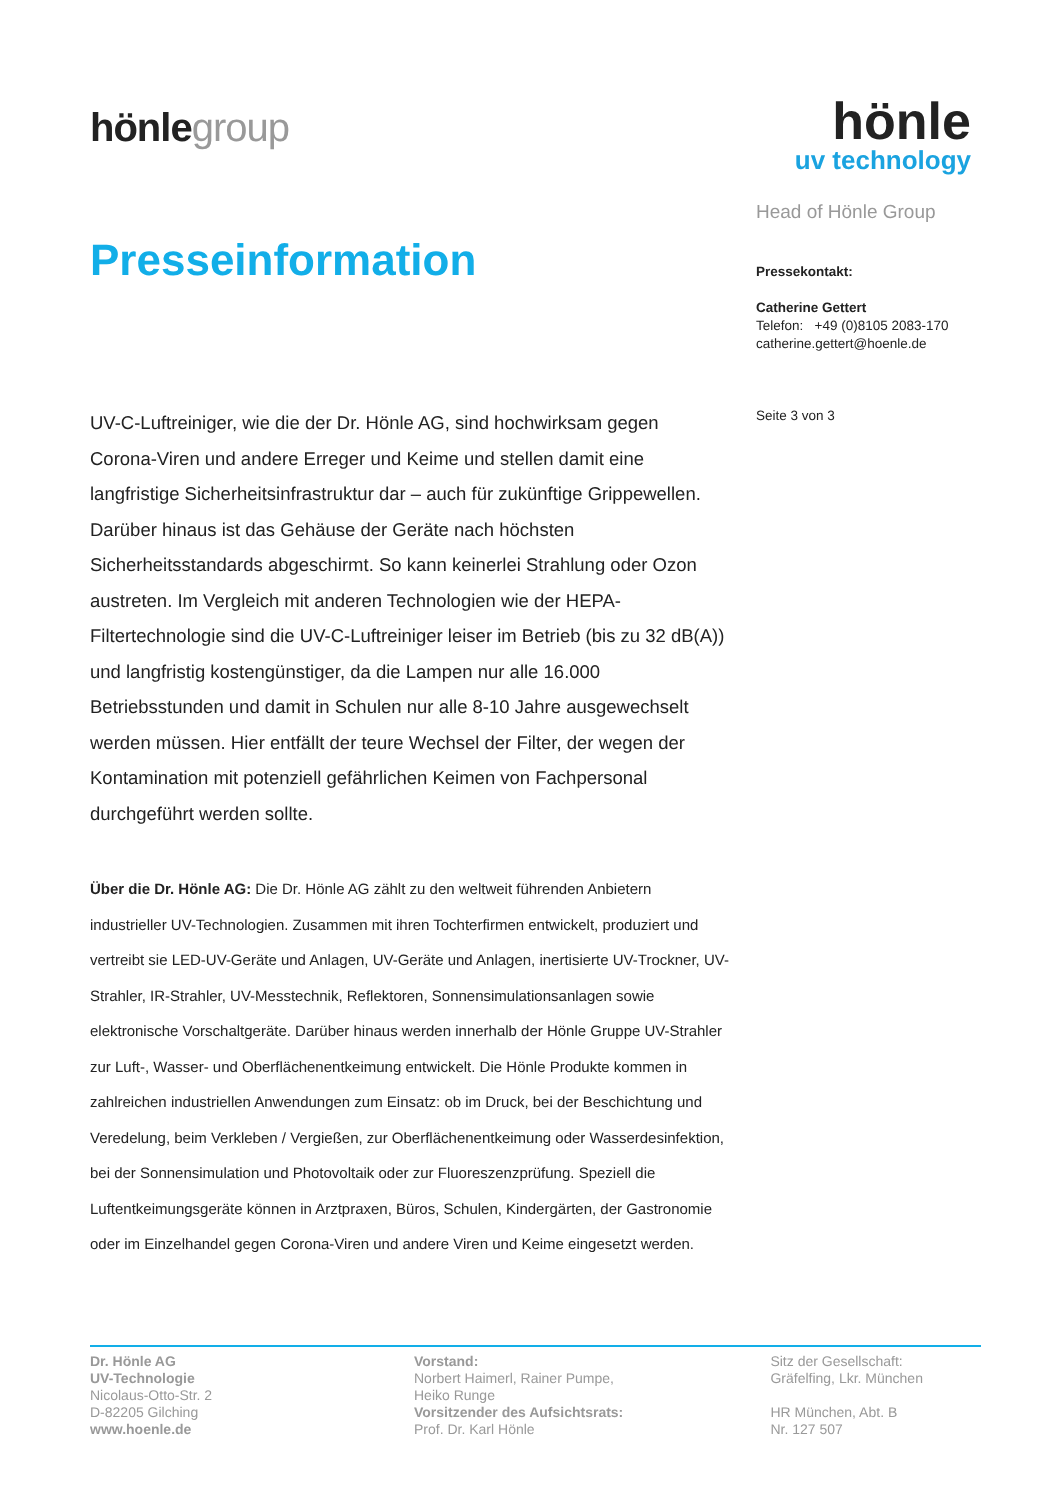hönlegroup
Presseinformation
hönle
uv technology
Head of Hönle Group
Pressekontakt:
Catherine Gettert
Telefon: +49 (0)8105 2083-170
catherine.gettert@hoenle.de
Seite 3 von 3
UV-C-Luftreiniger, wie die der Dr. Hönle AG, sind hochwirksam gegen Corona-Viren und andere Erreger und Keime und stellen damit eine langfristige Sicherheitsinfrastruktur dar – auch für zukünftige Grippewellen. Darüber hinaus ist das Gehäuse der Geräte nach höchsten Sicherheitsstandards abgeschirmt. So kann keinerlei Strahlung oder Ozon austreten. Im Vergleich mit anderen Technologien wie der HEPA-Filtertechnologie sind die UV-C-Luftreiniger leiser im Betrieb (bis zu 32 dB(A)) und langfristig kostengünstiger, da die Lampen nur alle 16.000 Betriebsstunden und damit in Schulen nur alle 8-10 Jahre ausgewechselt werden müssen. Hier entfällt der teure Wechsel der Filter, der wegen der Kontamination mit potenziell gefährlichen Keimen von Fachpersonal durchgeführt werden sollte.
Über die Dr. Hönle AG: Die Dr. Hönle AG zählt zu den weltweit führenden Anbietern industrieller UV-Technologien. Zusammen mit ihren Tochterfirmen entwickelt, produziert und vertreibt sie LED-UV-Geräte und Anlagen, UV-Geräte und Anlagen, inertisierte UV-Trockner, UV-Strahler, IR-Strahler, UV-Messtechnik, Reflektoren, Sonnensimulationsanlagen sowie elektronische Vorschaltgeräte. Darüber hinaus werden innerhalb der Hönle Gruppe UV-Strahler zur Luft-, Wasser- und Oberflächenentkeimung entwickelt. Die Hönle Produkte kommen in zahlreichen industriellen Anwendungen zum Einsatz: ob im Druck, bei der Beschichtung und Veredelung, beim Verkleben / Vergießen, zur Oberflächenentkeimung oder Wasserdesinfektion, bei der Sonnensimulation und Photovoltaik oder zur Fluoreszenzprüfung. Speziell die Luftentkeimungsgeräte können in Arztpraxen, Büros, Schulen, Kindergärten, der Gastronomie oder im Einzelhandel gegen Corona-Viren und andere Viren und Keime eingesetzt werden.
Dr. Hönle AG
UV-Technologie
Nicolaus-Otto-Str. 2
D-82205 Gilching
www.hoenle.de
Vorstand:
Norbert Haimerl, Rainer Pumpe,
Heiko Runge
Vorsitzender des Aufsichtsrats:
Prof. Dr. Karl Hönle
Sitz der Gesellschaft:
Gräfelfing, Lkr. München
HR München, Abt. B
Nr. 127 507